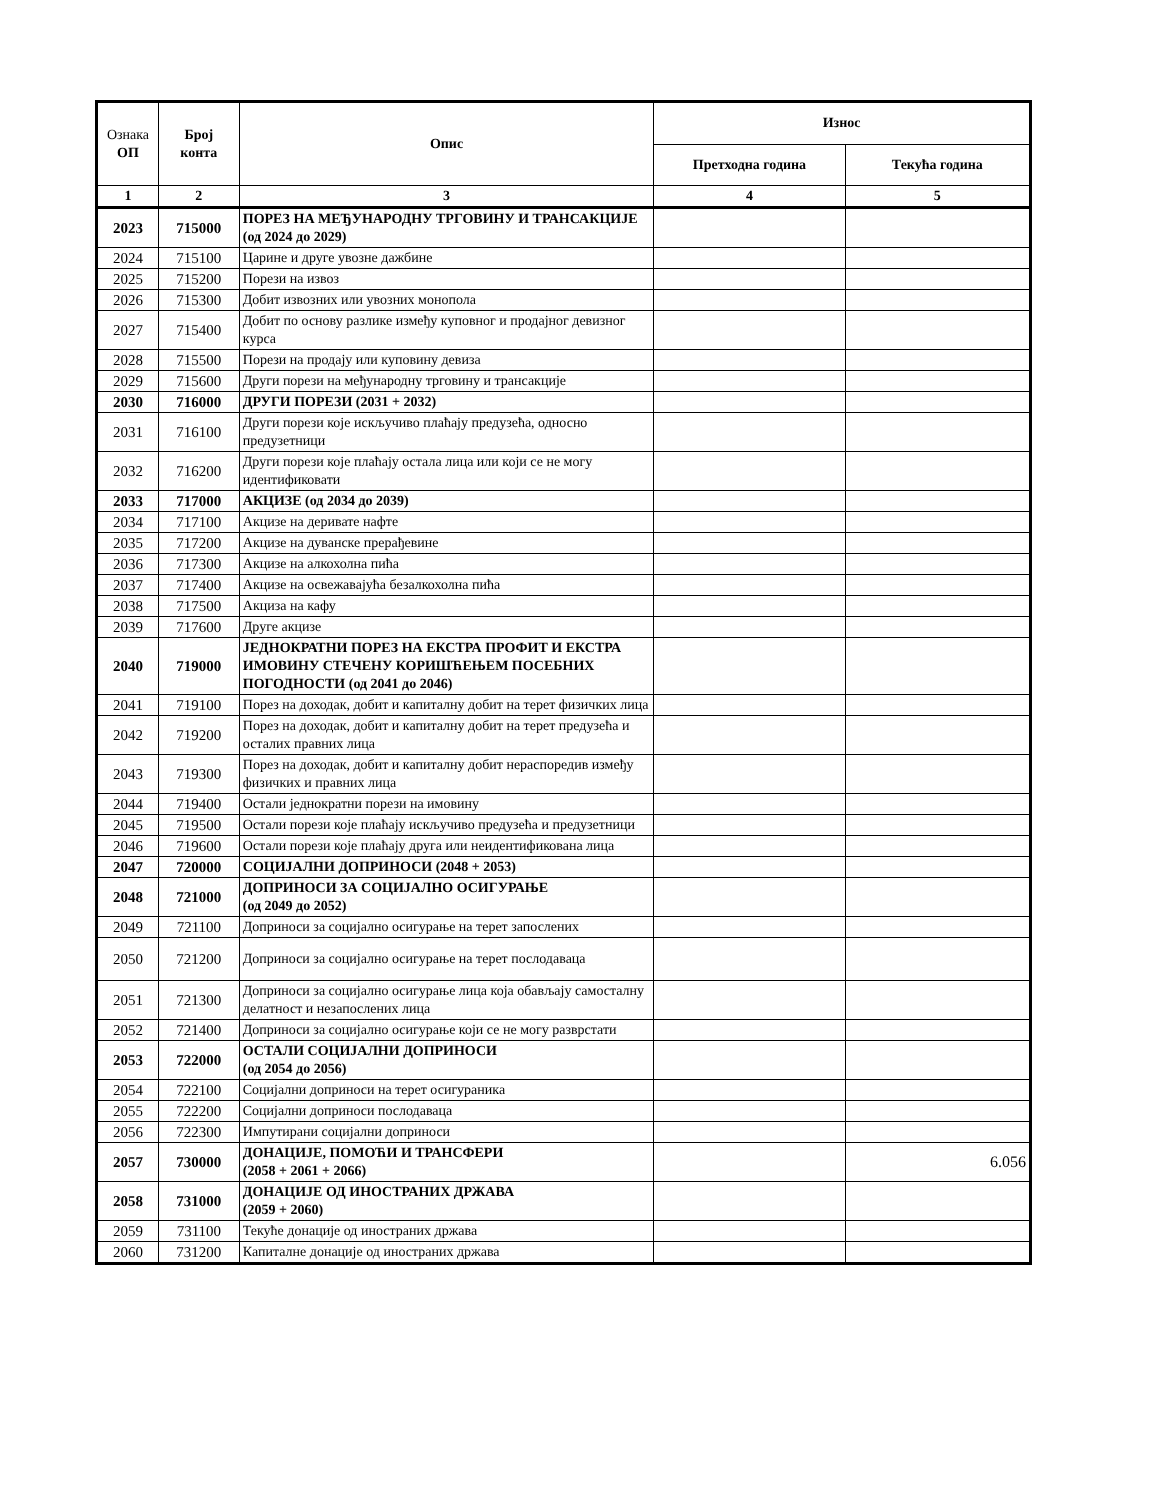| Ознака ОП | Број конта | Опис | Износ | |
| --- | --- | --- | --- | --- |
| | | | Претходна година | Текућа година |
| 1 | 2 | 3 | 4 | 5 |
| 2023 | 715000 | ПОРЕЗ НА МЕЂУНАРОДНУ ТРГОВИНУ И ТРАНСАКЦИЈЕ (од 2024 до 2029) | | |
| 2024 | 715100 | Царине и друге увозне дажбине | | |
| 2025 | 715200 | Порези на извоз | | |
| 2026 | 715300 | Добит извозних или увозних монопола | | |
| 2027 | 715400 | Добит по основу разлике између куповног и продајног девизног курса | | |
| 2028 | 715500 | Порези на продају или куповину девиза | | |
| 2029 | 715600 | Други порези на међународну трговину и трансакције | | |
| 2030 | 716000 | ДРУГИ ПОРЕЗИ (2031 + 2032) | | |
| 2031 | 716100 | Други порези које искључиво плаћају предузећа, односно предузетници | | |
| 2032 | 716200 | Други порези које плаћају остала лица или који се не могу идентификовати | | |
| 2033 | 717000 | АКЦИЗЕ (од 2034 до 2039) | | |
| 2034 | 717100 | Акцизе на деривате нафте | | |
| 2035 | 717200 | Акцизе на дуванске прерађевине | | |
| 2036 | 717300 | Акцизе на алкохолна пића | | |
| 2037 | 717400 | Акцизе на освежавајућа безалкохолна пића | | |
| 2038 | 717500 | Акциза на кафу | | |
| 2039 | 717600 | Друге акцизе | | |
| 2040 | 719000 | ЈЕДНОКРАТНИ ПОРЕЗ НА ЕКСТРА ПРОФИТ И ЕКСТРА ИМОВИНУ СТЕЧЕНУ КОРИШЋЕЊЕМ ПОСЕБНИХ ПОГОДНОСТИ (од 2041 до 2046) | | |
| 2041 | 719100 | Порез на доходак, добит и капиталну добит на терет физичких лица | | |
| 2042 | 719200 | Порез на доходак, добит и капиталну добит на терет предузећа и осталих правних лица | | |
| 2043 | 719300 | Порез на доходак, добит и капиталну добит нераспоредив између физичких и правних лица | | |
| 2044 | 719400 | Остали једнократни порези на имовину | | |
| 2045 | 719500 | Остали порези које плаћају искључиво предузећа и предузетници | | |
| 2046 | 719600 | Остали порези које плаћају друга или неидентификована лица | | |
| 2047 | 720000 | СОЦИЈАЛНИ ДОПРИНОСИ (2048 + 2053) | | |
| 2048 | 721000 | ДОПРИНОСИ ЗА СОЦИЈАЛНО ОСИГУРАЊЕ (од 2049 до 2052) | | |
| 2049 | 721100 | Доприноси за социјално осигурање на терет запослених | | |
| 2050 | 721200 | Доприноси за социјално осигурање на терет послодаваца | | |
| 2051 | 721300 | Доприноси за социјално осигурање лица која обављају самосталну делатност и незапослених лица | | |
| 2052 | 721400 | Доприноси за социјално осигурање који се не могу разврстати | | |
| 2053 | 722000 | ОСТАЛИ СОЦИЈАЛНИ ДОПРИНОСИ (од 2054 до 2056) | | |
| 2054 | 722100 | Социјални доприноси на терет осигураника | | |
| 2055 | 722200 | Социјални доприноси послодаваца | | |
| 2056 | 722300 | Импутирани социјални доприноси | | |
| 2057 | 730000 | ДОНАЦИЈЕ, ПОМОЋИ И ТРАНСФЕРИ (2058 + 2061 + 2066) | | 6.056 |
| 2058 | 731000 | ДОНАЦИЈЕ ОД ИНОСТРАНИХ ДРЖАВА (2059 + 2060) | | |
| 2059 | 731100 | Текуће донације од иностраних држава | | |
| 2060 | 731200 | Капиталне донације од иностраних држава | | |